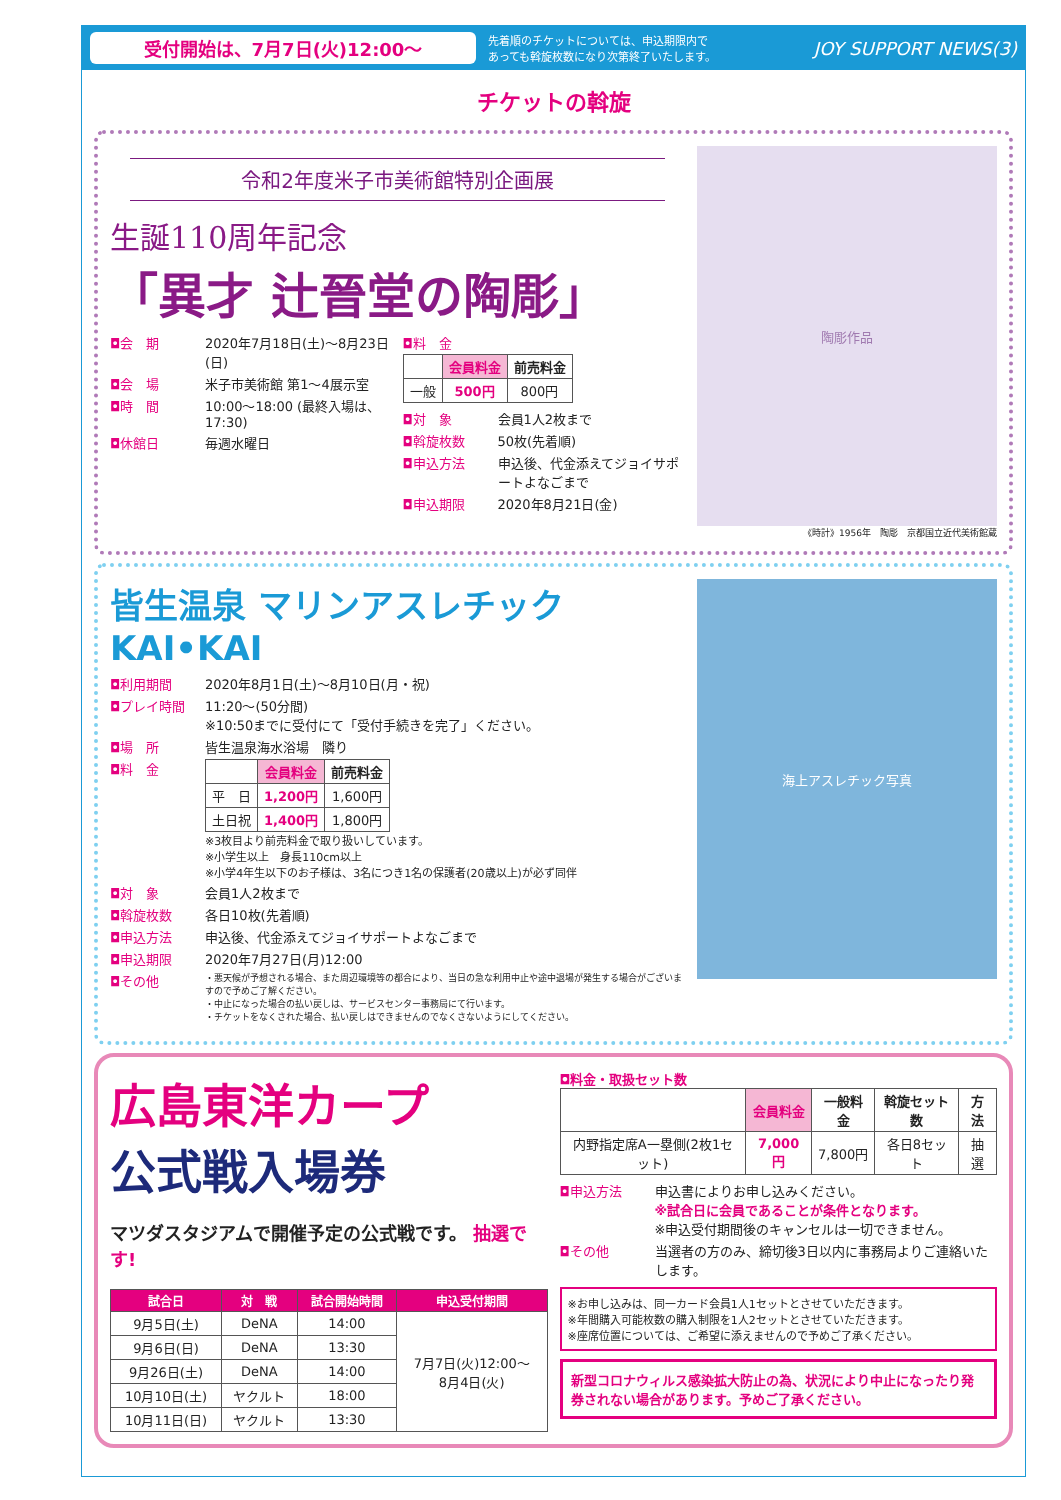受付開始は、7月7日(火)12:00〜
先着順のチケットについては、申込期限内で
あっても斡旋枚数になり次第終了いたします。
JOY SUPPORT NEWS(3)
チケットの斡旋
令和2年度米子市美術館特別企画展
生誕110周年記念
「異才 辻晉堂の陶彫」
◘会　期
2020年7月18日(土)〜8月23日(日)
◘会　場
米子市美術館 第1〜4展示室
◘時　間
10:00〜18:00 (最終入場は、17:30)
◘休館日
毎週水曜日
◘料　金
| | 会員料金 | 前売料金 |
| --- | --- | --- |
| 一般 | 500円 | 800円 |
◘対　象
会員1人2枚まで
◘斡旋枚数
50枚(先着順)
◘申込方法
申込後、代金添えてジョイサポートよなごまで
◘申込期限
2020年8月21日(金)
陶彫作品
《時計》1956年　陶彫　京都国立近代美術館蔵
皆生温泉 マリンアスレチック KAI•KAI
◘利用期間
2020年8月1日(土)〜8月10日(月・祝)
◘プレイ時間
11:20〜(50分間)
※10:50までに受付にて「受付手続きを完了」ください。
◘場　所
皆生温泉海水浴場　隣り
◘料　金
| | 会員料金 | 前売料金 |
| --- | --- | --- |
| 平 日 | 1,200円 | 1,600円 |
| 土日祝 | 1,400円 | 1,800円 |
※3枚目より前売料金で取り扱いしています。
※小学生以上　身長110cm以上
※小学4年生以下のお子様は、3名につき1名の保護者(20歳以上)が必ず同伴
◘対　象
会員1人2枚まで
◘斡旋枚数
各日10枚(先着順)
◘申込方法
申込後、代金添えてジョイサポートよなごまで
◘申込期限
2020年7月27日(月)12:00
◘その他
・悪天候が予想される場合、また周辺環境等の都合により、当日の急な利用中止や途中退場が発生する場合がございますので予めご了解ください。
・中止になった場合の払い戻しは、サービスセンター事務局にて行います。
・チケットをなくされた場合、払い戻しはできませんのでなくさないようにしてください。
海上アスレチック写真
広島東洋カープ
公式戦入場券
マツダスタジアムで開催予定の公式戦です。 抽選です!
| 試合日 | 対 戦 | 試合開始時間 | 申込受付期間 |
| --- | --- | --- | --- |
| 9月5日(土) | DeNA | 14:00 | 7月7日(火)12:00〜 8月4日(火) |
| 9月6日(日) | DeNA | 13:30 | |
| 9月26日(土) | DeNA | 14:00 | |
| 10月10日(土) | ヤクルト | 18:00 | |
| 10月11日(日) | ヤクルト | 13:30 | |
◘料金・取扱セット数
| | 会員料金 | 一般料金 | 斡旋セット数 | 方法 |
| --- | --- | --- | --- | --- |
| 内野指定席A一塁側(2枚1セット) | 7,000円 | 7,800円 | 各日8セット | 抽選 |
◘申込方法
申込書によりお申し込みください。
※試合日に会員であることが条件となります。
※申込受付期間後のキャンセルは一切できません。
◘その他
当選者の方のみ、締切後3日以内に事務局よりご連絡いたします。
※お申し込みは、同一カード会員1人1セットとさせていただきます。
※年間購入可能枚数の購入制限を1人2セットとさせていただきます。
※座席位置については、ご希望に添えませんので予めご了承ください。
新型コロナウィルス感染拡大防止の為、状況により中止になったり発券されない場合があります。予めご了承ください。